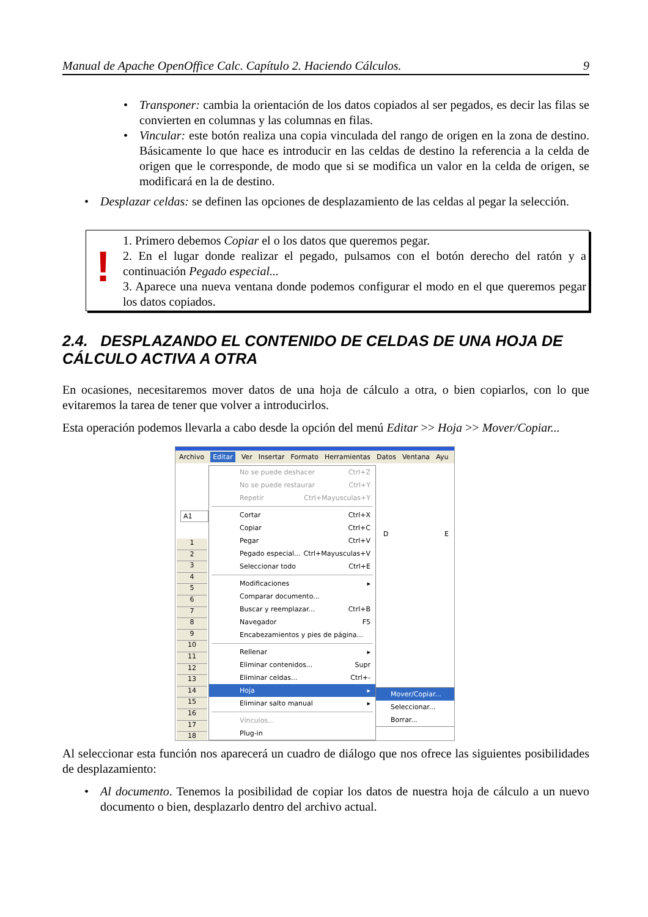Manual de Apache OpenOffice Calc. Capítulo 2. Haciendo Cálculos. 9
• Transponer: cambia la orientación de los datos copiados al ser pegados, es decir las filas se convierten en columnas y las columnas en filas.
• Vincular: este botón realiza una copia vinculada del rango de origen en la zona de destino. Básicamente lo que hace es introducir en las celdas de destino la referencia a la celda de origen que le corresponde, de modo que si se modifica un valor en la celda de origen, se modificará en la de destino.
• Desplazar celdas: se definen las opciones de desplazamiento de las celdas al pegar la selección.
!
1. Primero debemos Copiar el o los datos que queremos pegar.
2. En el lugar donde realizar el pegado, pulsamos con el botón derecho del ratón y a continuación Pegado especial...
3. Aparece una nueva ventana donde podemos configurar el modo en el que queremos pegar los datos copiados.
2.4. DESPLAZANDO EL CONTENIDO DE CELDAS DE UNA HOJA DE CÁLCULO ACTIVA A OTRA
En ocasiones, necesitaremos mover datos de una hoja de cálculo a otra, o bien copiarlos, con lo que evitaremos la tarea de tener que volver a introducirlos.
Esta operación podemos llevarla a cabo desde la opción del menú Editar >> Hoja >> Mover/Copiar...
Archivo Editar Ver Insertar Formato Herramientas Datos Ventana Ayu
A1
D E
1
2
3
4
5
6
7
8
9
10
11
12
13
14
15
16
17
18
No se puede deshacer Ctrl+Z
No se puede restaurar Ctrl+Y
Repetir Ctrl+Mayusculas+Y
Cortar Ctrl+X
Copiar Ctrl+C
Pegar Ctrl+V
Pegado especial... Ctrl+Mayusculas+V
Seleccionar todo Ctrl+E
Modificaciones ▸
Comparar documento...
Buscar y reemplazar... Ctrl+B
Navegador F5
Encabezamientos y pies de página...
Rellenar ▸
Eliminar contenidos... Supr
Eliminar celdas... Ctrl+-
Hoja ▸
Eliminar salto manual ▸
Vínculos...
Plug-in
Mover/Copiar...
Seleccionar...
Borrar...
Al seleccionar esta función nos aparecerá un cuadro de diálogo que nos ofrece las siguientes posibilidades de desplazamiento:
• Al documento. Tenemos la posibilidad de copiar los datos de nuestra hoja de cálculo a un nuevo documento o bien, desplazarlo dentro del archivo actual.